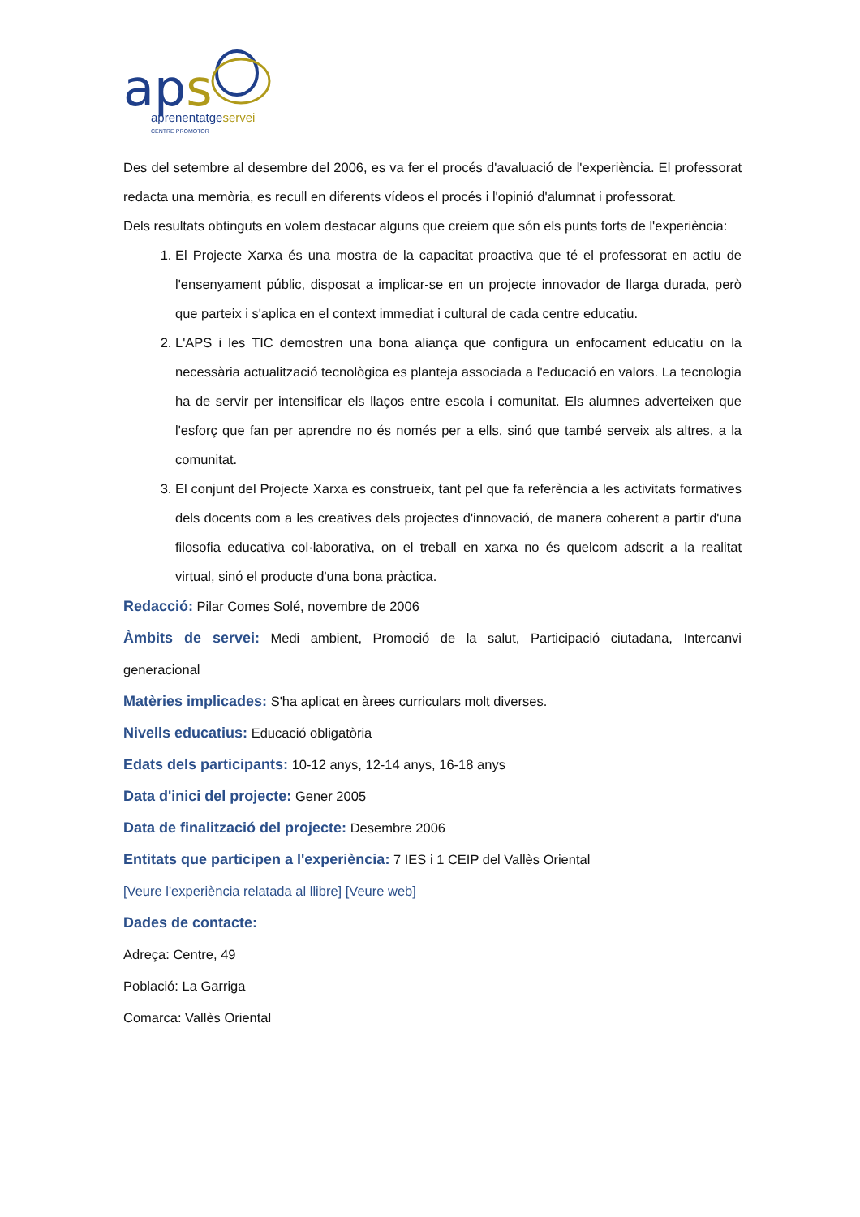aps aprenentatgeservei
CENTRE PROMOTOR
Des del setembre al desembre del 2006, es va fer el procés d'avaluació de l'experiència. El professorat redacta una memòria, es recull en diferents vídeos el procés i l'opinió d'alumnat i professorat.
Dels resultats obtinguts en volem destacar alguns que creiem que són els punts forts de l'experiència:
1. El Projecte Xarxa és una mostra de la capacitat proactiva que té el professorat en actiu de l'ensenyament públic, disposat a implicar-se en un projecte innovador de llarga durada, però que parteix i s'aplica en el context immediat i cultural de cada centre educatiu.
2. L'APS i les TIC demostren una bona aliança que configura un enfocament educatiu on la necessària actualització tecnològica es planteja associada a l'educació en valors. La tecnologia ha de servir per intensificar els llaços entre escola i comunitat. Els alumnes adverteixen que l'esforç que fan per aprendre no és només per a ells, sinó que també serveix als altres, a la comunitat.
3. El conjunt del Projecte Xarxa es construeix, tant pel que fa referència a les activitats formatives dels docents com a les creatives dels projectes d'innovació, de manera coherent a partir d'una filosofia educativa col·laborativa, on el treball en xarxa no és quelcom adscrit a la realitat virtual, sinó el producte d'una bona pràctica.
Redacció: Pilar Comes Solé, novembre de 2006
Àmbits de servei: Medi ambient, Promoció de la salut, Participació ciutadana, Intercanvi generacional
Matèries implicades: S'ha aplicat en àrees curriculars molt diverses.
Nivells educatius: Educació obligatòria
Edats dels participants: 10-12 anys, 12-14 anys, 16-18 anys
Data d'inici del projecte: Gener 2005
Data de finalització del projecte: Desembre 2006
Entitats que participen a l'experiència: 7 IES i 1 CEIP del Vallès Oriental
[Veure l'experiència relatada al llibre] [Veure web]
Dades de contacte:
Adreça: Centre, 49
Població: La Garriga
Comarca: Vallès Oriental